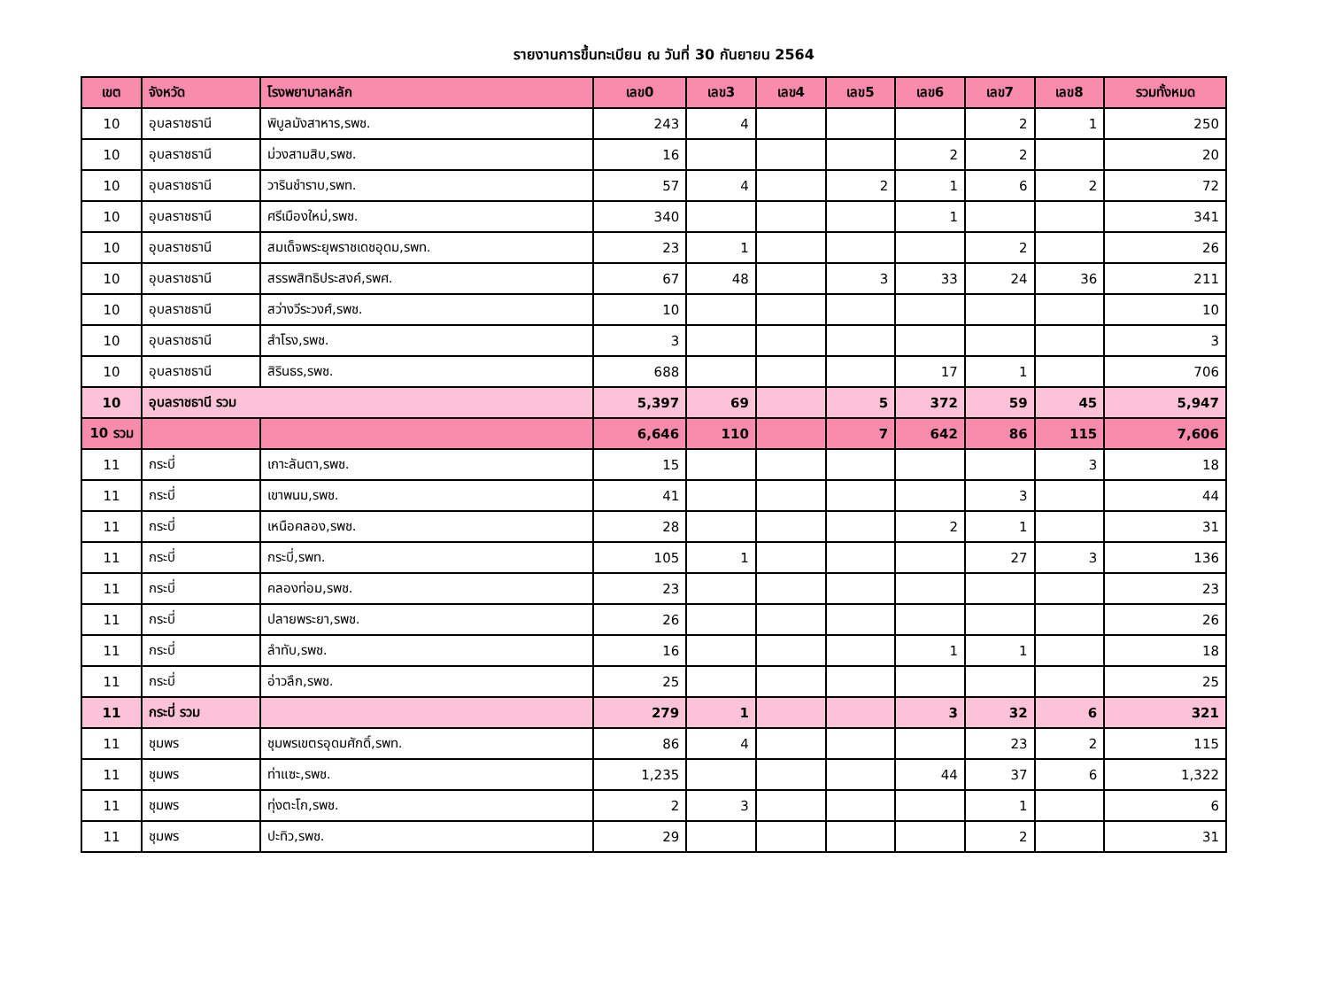รายงานการขึ้นทะเบียน ณ วันที่ 30 กันยายน 2564
| เขต | จังหวัด | โรงพยาบาลหลัก | เลข0 | เลข3 | เลข4 | เลข5 | เลข6 | เลข7 | เลข8 | รวมทั้งหมด |
| --- | --- | --- | --- | --- | --- | --- | --- | --- | --- | --- |
| 10 | อุบลราชธานี | พิบูลมังสาหาร,รพช. | 243 | 4 | | | | 2 | 1 | 250 |
| 10 | อุบลราชธานี | ม่วงสามสิบ,รพช. | 16 | | | | 2 | 2 | | 20 |
| 10 | อุบลราชธานี | วารินชำราบ,รพท. | 57 | 4 | | 2 | 1 | 6 | 2 | 72 |
| 10 | อุบลราชธานี | ศรีเมืองใหม่,รพช. | 340 | | | | 1 | | | 341 |
| 10 | อุบลราชธานี | สมเด็จพระยุพราชเดชอุดม,รพท. | 23 | 1 | | | | 2 | | 26 |
| 10 | อุบลราชธานี | สรรพสิทธิประสงค์,รพศ. | 67 | 48 | | 3 | 33 | 24 | 36 | 211 |
| 10 | อุบลราชธานี | สว่างวีระวงศ์,รพช. | 10 | | | | | | | 10 |
| 10 | อุบลราชธานี | สำโรง,รพช. | 3 | | | | | | | 3 |
| 10 | อุบลราชธานี | สิรินธร,รพช. | 688 | | | | 17 | 1 | | 706 |
| 10 | อุบลราชธานี รวม | | 5,397 | 69 | | 5 | 372 | 59 | 45 | 5,947 |
| 10 รวม | | | 6,646 | 110 | | 7 | 642 | 86 | 115 | 7,606 |
| 11 | กระบี่ | เกาะลันตา,รพช. | 15 | | | | | | 3 | 18 |
| 11 | กระบี่ | เขาพนม,รพช. | 41 | | | | | 3 | | 44 |
| 11 | กระบี่ | เหนือคลอง,รพช. | 28 | | | | 2 | 1 | | 31 |
| 11 | กระบี่ | กระบี่,รพท. | 105 | 1 | | | | 27 | 3 | 136 |
| 11 | กระบี่ | คลองท่อม,รพช. | 23 | | | | | | | 23 |
| 11 | กระบี่ | ปลายพระยา,รพช. | 26 | | | | | | | 26 |
| 11 | กระบี่ | ลำทับ,รพช. | 16 | | | | 1 | 1 | | 18 |
| 11 | กระบี่ | อ่าวลึก,รพช. | 25 | | | | | | | 25 |
| 11 | กระบี่ รวม | | 279 | 1 | | | 3 | 32 | 6 | 321 |
| 11 | ชุมพร | ชุมพรเขตรอุดมศักดิ์,รพท. | 86 | 4 | | | | 23 | 2 | 115 |
| 11 | ชุมพร | ท่าแซะ,รพช. | 1,235 | | | | 44 | 37 | 6 | 1,322 |
| 11 | ชุมพร | ทุ่งตะโก,รพช. | 2 | 3 | | | | 1 | | 6 |
| 11 | ชุมพร | ปะทิว,รพช. | 29 | | | | | 2 | | 31 |